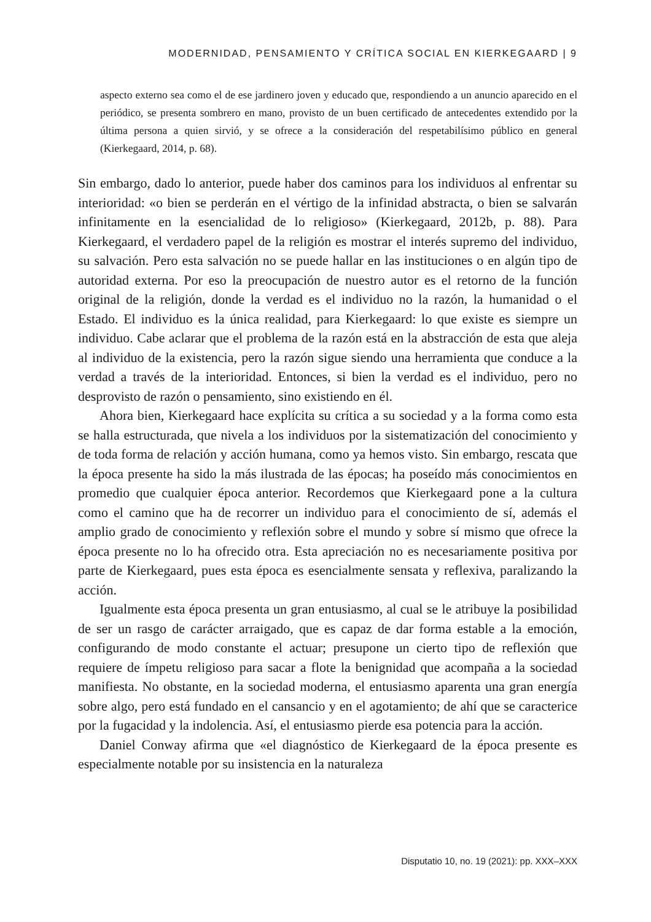MODERNIDAD, PENSAMIENTO Y CRÍTICA SOCIAL EN KIERKEGAARD | 9
aspecto externo sea como el de ese jardinero joven y educado que, respondiendo a un anuncio aparecido en el periódico, se presenta sombrero en mano, provisto de un buen certificado de antecedentes extendido por la última persona a quien sirvió, y se ofrece a la consideración del respetabilísimo público en general (Kierkegaard, 2014, p. 68).
Sin embargo, dado lo anterior, puede haber dos caminos para los individuos al enfrentar su interioridad: «o bien se perderán en el vértigo de la infinidad abstracta, o bien se salvarán infinitamente en la esencialidad de lo religioso» (Kierkegaard, 2012b, p. 88). Para Kierkegaard, el verdadero papel de la religión es mostrar el interés supremo del individuo, su salvación. Pero esta salvación no se puede hallar en las instituciones o en algún tipo de autoridad externa. Por eso la preocupación de nuestro autor es el retorno de la función original de la religión, donde la verdad es el individuo no la razón, la humanidad o el Estado. El individuo es la única realidad, para Kierkegaard: lo que existe es siempre un individuo. Cabe aclarar que el problema de la razón está en la abstracción de esta que aleja al individuo de la existencia, pero la razón sigue siendo una herramienta que conduce a la verdad a través de la interioridad. Entonces, si bien la verdad es el individuo, pero no desprovisto de razón o pensamiento, sino existiendo en él.
Ahora bien, Kierkegaard hace explícita su crítica a su sociedad y a la forma como esta se halla estructurada, que nivela a los individuos por la sistematización del conocimiento y de toda forma de relación y acción humana, como ya hemos visto. Sin embargo, rescata que la época presente ha sido la más ilustrada de las épocas; ha poseído más conocimientos en promedio que cualquier época anterior. Recordemos que Kierkegaard pone a la cultura como el camino que ha de recorrer un individuo para el conocimiento de sí, además el amplio grado de conocimiento y reflexión sobre el mundo y sobre sí mismo que ofrece la época presente no lo ha ofrecido otra. Esta apreciación no es necesariamente positiva por parte de Kierkegaard, pues esta época es esencialmente sensata y reflexiva, paralizando la acción.
Igualmente esta época presenta un gran entusiasmo, al cual se le atribuye la posibilidad de ser un rasgo de carácter arraigado, que es capaz de dar forma estable a la emoción, configurando de modo constante el actuar; presupone un cierto tipo de reflexión que requiere de ímpetu religioso para sacar a flote la benignidad que acompaña a la sociedad manifiesta. No obstante, en la sociedad moderna, el entusiasmo aparenta una gran energía sobre algo, pero está fundado en el cansancio y en el agotamiento; de ahí que se caracterice por la fugacidad y la indolencia. Así, el entusiasmo pierde esa potencia para la acción.
Daniel Conway afirma que «el diagnóstico de Kierkegaard de la época presente es especialmente notable por su insistencia en la naturaleza
Disputatio 10, no. 19 (2021): pp. XXX–XXX